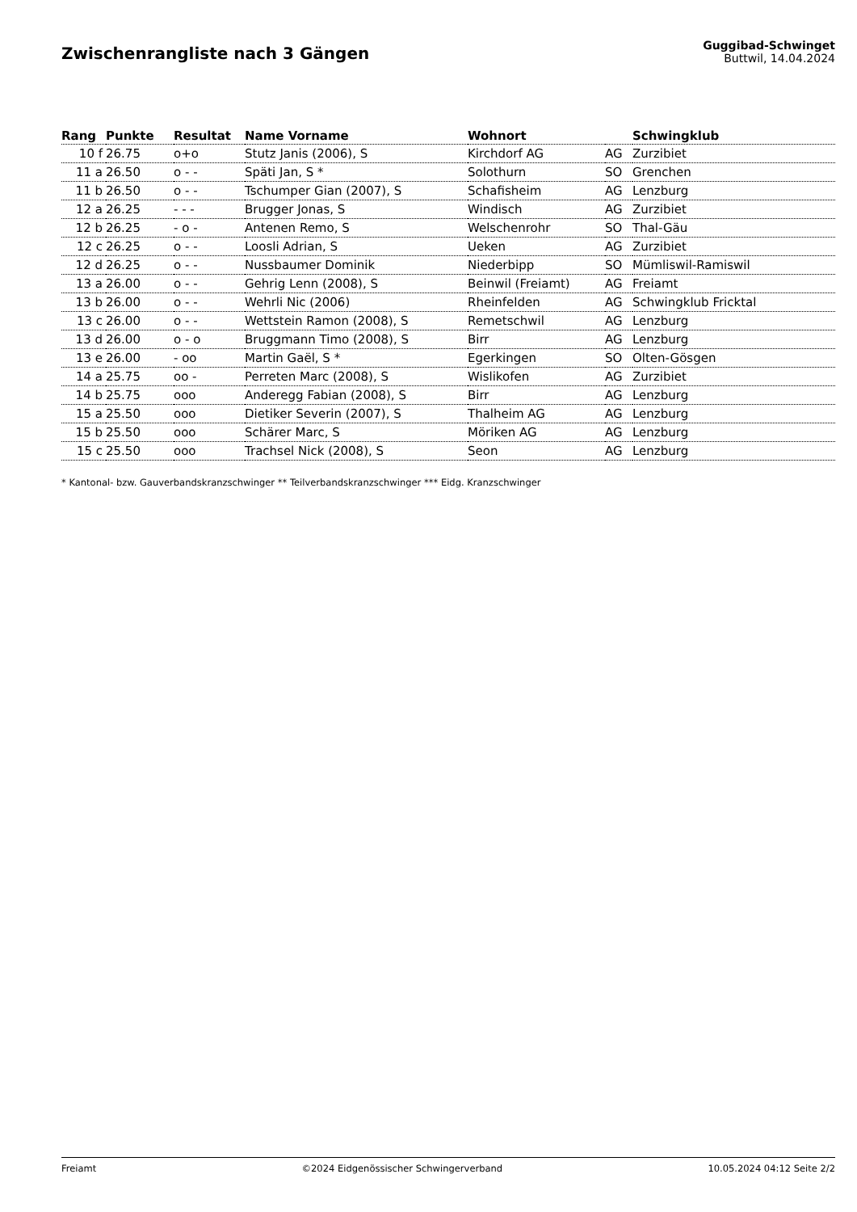Zwischenrangliste nach 3 Gängen
Guggibad-Schwinget
Buttwil, 14.04.2024
| Rang | Punkte | Resultat | Name Vorname | Wohnort | | Schwingklub |
| --- | --- | --- | --- | --- | --- | --- |
| 10 f | 26.75 | o+o | Stutz Janis (2006), S | Kirchdorf AG | AG | Zurzibiet |
| 11 a | 26.50 | o - - | Späti Jan, S * | Solothurn | SO | Grenchen |
| 11 b | 26.50 | o - - | Tschumper Gian (2007), S | Schafisheim | AG | Lenzburg |
| 12 a | 26.25 | - - - | Brugger Jonas, S | Windisch | AG | Zurzibiet |
| 12 b | 26.25 | - o - | Antenen Remo, S | Welschenrohr | SO | Thal-Gäu |
| 12 c | 26.25 | o - - | Loosli Adrian, S | Ueken | AG | Zurzibiet |
| 12 d | 26.25 | o - - | Nussbaumer Dominik | Niederbipp | SO | Mümliswil-Ramiswil |
| 13 a | 26.00 | o - - | Gehrig Lenn (2008), S | Beinwil (Freiamt) | AG | Freiamt |
| 13 b | 26.00 | o - - | Wehrli Nic (2006) | Rheinfelden | AG | Schwingklub Fricktal |
| 13 c | 26.00 | o - - | Wettstein Ramon (2008), S | Remetschwil | AG | Lenzburg |
| 13 d | 26.00 | o - o | Bruggmann Timo (2008), S | Birr | AG | Lenzburg |
| 13 e | 26.00 | - oo | Martin Gaël, S * | Egerkingen | SO | Olten-Gösgen |
| 14 a | 25.75 | oo - | Perreten Marc (2008), S | Wislikofen | AG | Zurzibiet |
| 14 b | 25.75 | ooo | Anderegg Fabian (2008), S | Birr | AG | Lenzburg |
| 15 a | 25.50 | ooo | Dietiker Severin (2007), S | Thalheim AG | AG | Lenzburg |
| 15 b | 25.50 | ooo | Schärer Marc, S | Möriken AG | AG | Lenzburg |
| 15 c | 25.50 | ooo | Trachsel Nick (2008), S | Seon | AG | Lenzburg |
* Kantonal- bzw. Gauverbandskranzschwinger ** Teilverbandskranzschwinger *** Eidg. Kranzschwinger
Freiamt ©2024 Eidgenössischer Schwingerverband 10.05.2024 04:12 Seite 2/2